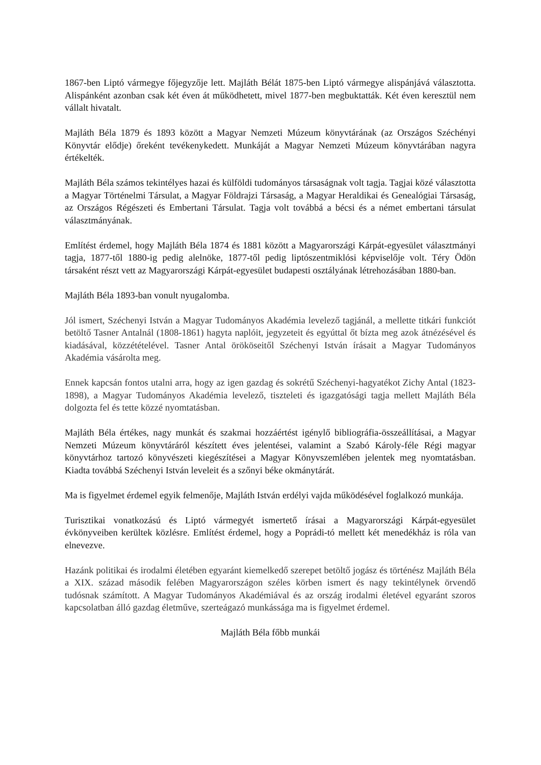1867-ben Liptó vármegye főjegyzője lett. Majláth Bélát 1875-ben Liptó vármegye alispánjává választotta. Alispánként azonban csak két éven át működhetett, mivel 1877-ben megbuktatták. Két éven keresztül nem vállalt hivatalt.
Majláth Béla 1879 és 1893 között a Magyar Nemzeti Múzeum könyvtárának (az Országos Széchényi Könyvtár elődje) őreként tevékenykedett. Munkáját a Magyar Nemzeti Múzeum könyvtárában nagyra értékelték.
Majláth Béla számos tekintélyes hazai és külföldi tudományos társaságnak volt tagja. Tagjai közé választotta a Magyar Történelmi Társulat, a Magyar Földrajzi Társaság, a Magyar Heraldikai és Genealógiai Társaság, az Országos Régészeti és Embertani Társulat. Tagja volt továbbá a bécsi és a német embertani társulat választmányának.
Említést érdemel, hogy Majláth Béla 1874 és 1881 között a Magyarországi Kárpát-egyesület választmányi tagja, 1877-től 1880-ig pedig alelnöke, 1877-től pedig liptószentmiklósi képviselője volt. Téry Ödön társaként részt vett az Magyarországi Kárpát-egyesület budapesti osztályának létrehozásában 1880-ban.
Majláth Béla 1893-ban vonult nyugalomba.
Jól ismert, Széchenyi István a Magyar Tudományos Akadémia levelező tagjánál, a mellette titkári funkciót betöltő Tasner Antalnál (1808-1861) hagyta naplóit, jegyzeteit és egyúttal őt bízta meg azok átnézésével és kiadásával, közzétételével. Tasner Antal örököseitől Széchenyi István írásait a Magyar Tudományos Akadémia vásárolta meg.
Ennek kapcsán fontos utalni arra, hogy az igen gazdag és sokrétű Széchenyi-hagyatékot Zichy Antal (1823-1898), a Magyar Tudományos Akadémia levelező, tiszteleti és igazgatósági tagja mellett Majláth Béla dolgozta fel és tette közzé nyomtatásban.
Majláth Béla értékes, nagy munkát és szakmai hozzáértést igénylő bibliográfia-összeállításai, a Magyar Nemzeti Múzeum könyvtáráról készített éves jelentései, valamint a Szabó Károly-féle Régi magyar könyvtárhoz tartozó könyvészeti kiegészítései a Magyar Könyvszemlében jelentek meg nyomtatásban. Kiadta továbbá Széchenyi István leveleit és a szőnyi béke okmánytárát.
Ma is figyelmet érdemel egyik felmenője, Majláth István erdélyi vajda működésével foglalkozó munkája.
Turisztikai vonatkozású és Liptó vármegyét ismertető írásai a Magyarországi Kárpát-egyesület évkönyveiben kerültek közlésre. Említést érdemel, hogy a Poprádi-tó mellett két menedékház is róla van elnevezve.
Hazánk politikai és irodalmi életében egyaránt kiemelkedő szerepet betöltő jogász és történész Majláth Béla a XIX. század második felében Magyarországon széles körben ismert és nagy tekintélynek örvendő tudósnak számított. A Magyar Tudományos Akadémiával és az ország irodalmi életével egyaránt szoros kapcsolatban álló gazdag életműve, szerteágazó munkássága ma is figyelmet érdemel.
Majláth Béla főbb munkái